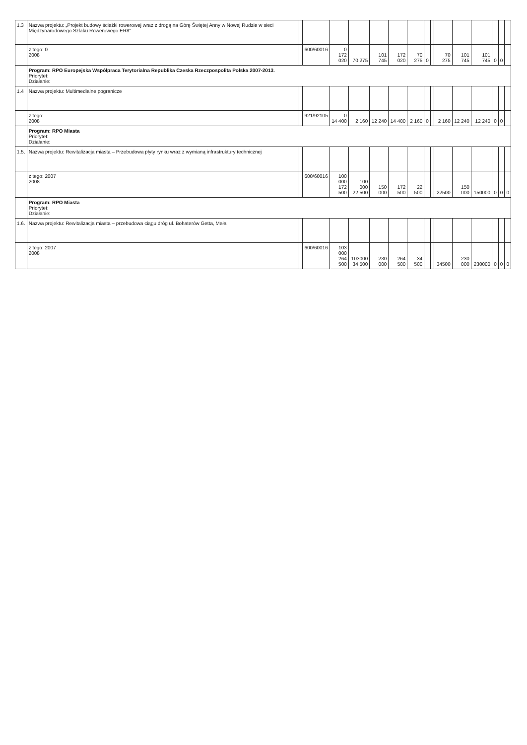| 1.3 | Nazwa projektu: „Projekt budowy ścieżki rowerowej wraz z drogą na Górę Świętej Anny w Nowej Rudzie w sieci Międzynarodowego Szlaku Rowerowego ER8" | | | | | | | | | | | | | | | |
| | z tego: 0 2008 | | 600/60016 | 0 172 020 | 70 275 | 101 745 | 172 020 | 70 275 | 0 | | 70 275 | 101 745 | 101 745 | 0 | 0 | |
| | Program: RPO Europejska Współpraca Terytorialna Republika Czeska Rzeczpospolita Polska 2007-2013. Priorytet: Działanie: | | | | | | | | | | | | | | | |
| 1.4 | Nazwa projektu: Multimedialne pogranicze | | | | | | | | | | | | | | | |
| | z tego: 2008 | | 921/92105 | 0 14 400 | 2 160 | 12 240 | 14 400 | 2 160 | 0 | | 2 160 | 12 240 | 12 240 | 0 | 0 | |
| | Program: RPO Miasta Priorytet: Działanie: | | | | | | | | | | | | | | | |
| 1.5. | Nazwa projektu: Rewitalizacja miasta – Przebudowa płyty rynku wraz z wymianą infrastruktury technicznej | | | | | | | | | | | | | | | |
| | z tego: 2007 2008 | | 600/60016 | 100 000 172 500 | 100 000 22 500 | 150 000 | 172 500 | 22 500 | | | 22500 | 150 000 | 150000 | 0 | 0 | 0 |
| | Program: RPO Miasta Priorytet: Działanie: | | | | | | | | | | | | | | | |
| 1.6. | Nazwa projektu: Rewitalizacja miasta – przebudowa ciągu dróg ul. Bohaterów Getta, Mała | | | | | | | | | | | | | | | |
| | z tego: 2007 2008 | | 600/60016 | 103 000 264 500 | 103000 34 500 | 230 000 | 264 500 | 34 500 | | | 34500 | 230 000 | 230000 | 0 | 0 | 0 |